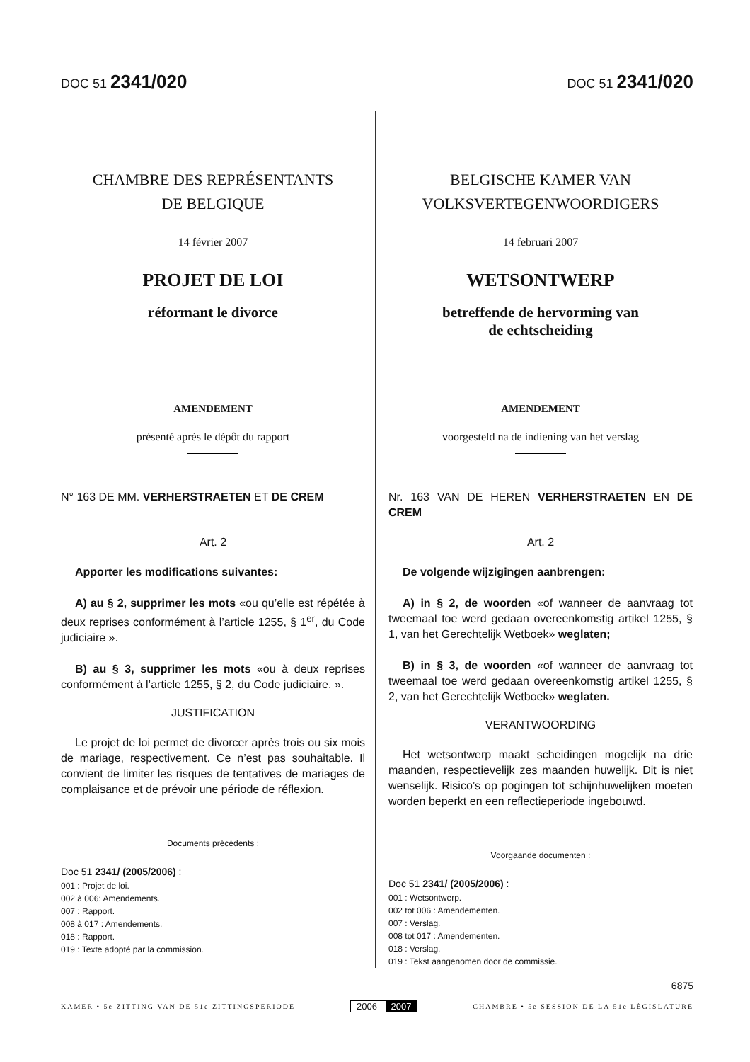DOC 51 2341/020
DOC 51 2341/020
CHAMBRE DES REPRÉSENTANTS
DE BELGIQUE
14 février 2007
PROJET DE LOI
réformant le divorce
AMENDEMENT
présenté après le dépôt du rapport
N° 163 DE MM. VERHERSTRAETEN ET DE CREM
Art. 2
Apporter les modifications suivantes:
A) au § 2, supprimer les mots «ou qu’elle est répétée à deux reprises conformément à l’article 1255, § 1<sup>er</sup>, du Code judiciaire ».
B) au § 3, supprimer les mots «ou à deux reprises conformément à l’article 1255, § 2, du Code judiciaire. ».
JUSTIFICATION
Le projet de loi permet de divorcer après trois ou six mois de mariage, respectivement. Ce n’est pas souhaitable. Il convient de limiter les risques de tentatives de mariages de complaisance et de prévoir une période de réflexion.
Documents précédents :
Doc 51 2341/ (2005/2006) :
001 : Projet de loi.
002 à 006: Amendements.
007 : Rapport.
008 à 017 : Amendements.
018 : Rapport.
019 : Texte adopté par la commission.
BELGISCHE KAMER VAN
VOLKSVERTEGENWOORDIGERS
14 februari 2007
WETSONTWERP
betreffende de hervorming van
de echtscheiding
AMENDEMENT
voorgesteld na de indiening van het verslag
Nr. 163 VAN DE HEREN VERHERSTRAETEN EN DE CREM
Art. 2
De volgende wijzigingen aanbrengen:
A) in § 2, de woorden «of wanneer de aanvraag tot tweemaal toe werd gedaan overeenkomstig artikel 1255, § 1, van het Gerechtelijk Wetboek» weglaten;
B) in § 3, de woorden «of wanneer de aanvraag tot tweemaal toe werd gedaan overeenkomstig artikel 1255, § 2, van het Gerechtelijk Wetboek» weglaten.
VERANTWOORDING
Het wetsontwerp maakt scheidingen mogelijk na drie maanden, respectievelijk zes maanden huwelijk. Dit is niet wenselijk. Risico’s op pogingen tot schijnhuwelijken moeten worden beperkt en een reflectieperiode ingebouwd.
Voorgaande documenten :
Doc 51 2341/ (2005/2006) :
001 : Wetsontwerp.
002 tot 006 : Amendementen.
007 : Verslag.
008 tot 017 : Amendementen.
018 : Verslag.
019 : Tekst aangenomen door de commissie.
6875
KAMER • 5e ZITTING VAN DE 51e ZITTINGSPERIODE
2006 2007
CHAMBRE • 5e SESSION DE LA 51e LÉGISLATURE